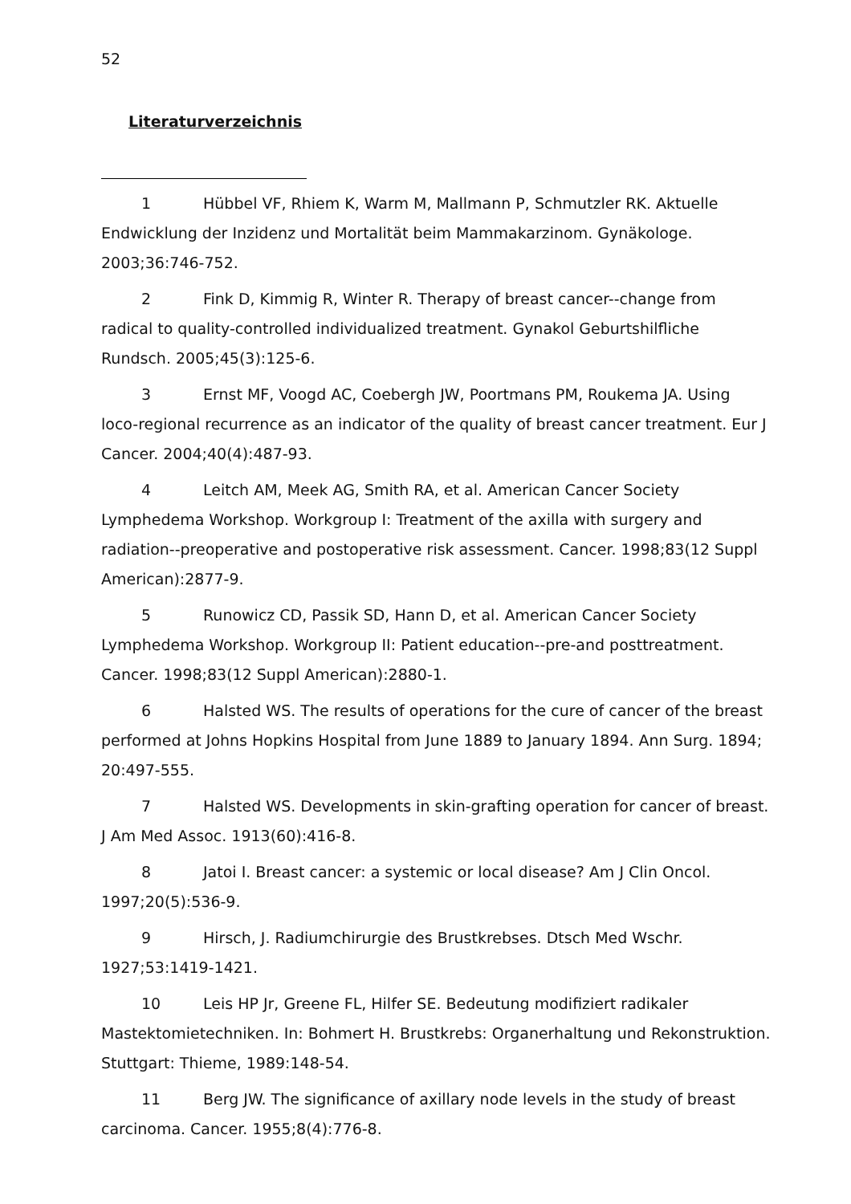52
Literaturverzeichnis
1 Hübbel VF, Rhiem K, Warm M, Mallmann P, Schmutzler RK. Aktuelle Endwicklung der Inzidenz und Mortalität beim Mammakarzinom. Gynäkologe. 2003;36:746-752.
2 Fink D, Kimmig R, Winter R. Therapy of breast cancer--change from radical to quality-controlled individualized treatment. Gynakol Geburtshilfliche Rundsch. 2005;45(3):125-6.
3 Ernst MF, Voogd AC, Coebergh JW, Poortmans PM, Roukema JA. Using loco-regional recurrence as an indicator of the quality of breast cancer treatment. Eur J Cancer. 2004;40(4):487-93.
4 Leitch AM, Meek AG, Smith RA, et al. American Cancer Society Lymphedema Workshop. Workgroup I: Treatment of the axilla with surgery and radiation--preoperative and postoperative risk assessment. Cancer. 1998;83(12 Suppl American):2877-9.
5 Runowicz CD, Passik SD, Hann D, et al. American Cancer Society Lymphedema Workshop. Workgroup II: Patient education--pre-and posttreatment. Cancer. 1998;83(12 Suppl American):2880-1.
6 Halsted WS. The results of operations for the cure of cancer of the breast performed at Johns Hopkins Hospital from June 1889 to January 1894. Ann Surg. 1894; 20:497-555.
7 Halsted WS. Developments in skin-grafting operation for cancer of breast. J Am Med Assoc. 1913(60):416-8.
8 Jatoi I. Breast cancer: a systemic or local disease? Am J Clin Oncol. 1997;20(5):536-9.
9 Hirsch, J. Radiumchirurgie des Brustkrebses. Dtsch Med Wschr. 1927;53:1419-1421.
10 Leis HP Jr, Greene FL, Hilfer SE. Bedeutung modifiziert radikaler Mastektomietechniken. In: Bohmert H. Brustkrebs: Organerhaltung und Rekonstruktion. Stuttgart: Thieme, 1989:148-54.
11 Berg JW. The significance of axillary node levels in the study of breast carcinoma. Cancer. 1955;8(4):776-8.